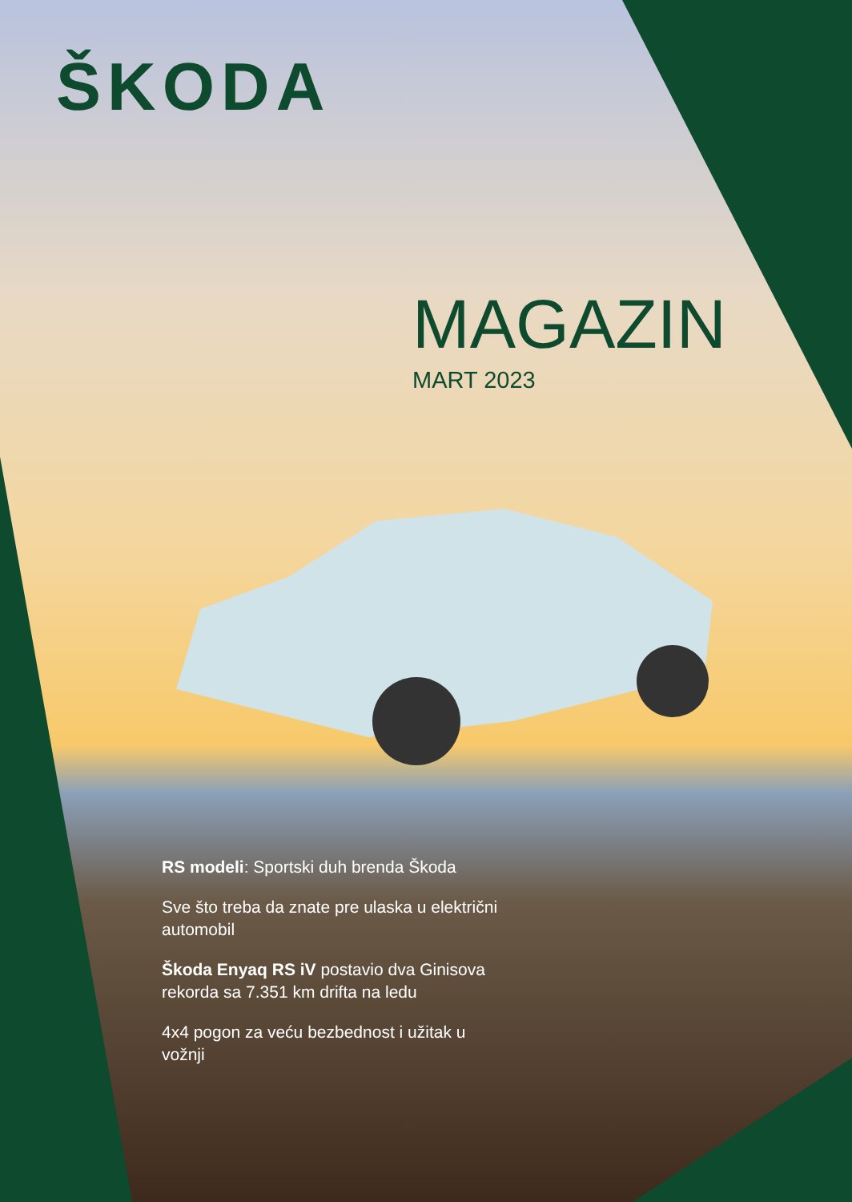ŠKODA
MAGAZIN
MART 2023
RS modeli: Sportski duh brenda Škoda
Sve što treba da znate pre ulaska u električni automobil
Škoda Enyaq RS iV postavio dva Ginisova rekorda sa 7.351 km drifta na ledu
4x4 pogon za veću bezbednost i užitak u vožnji